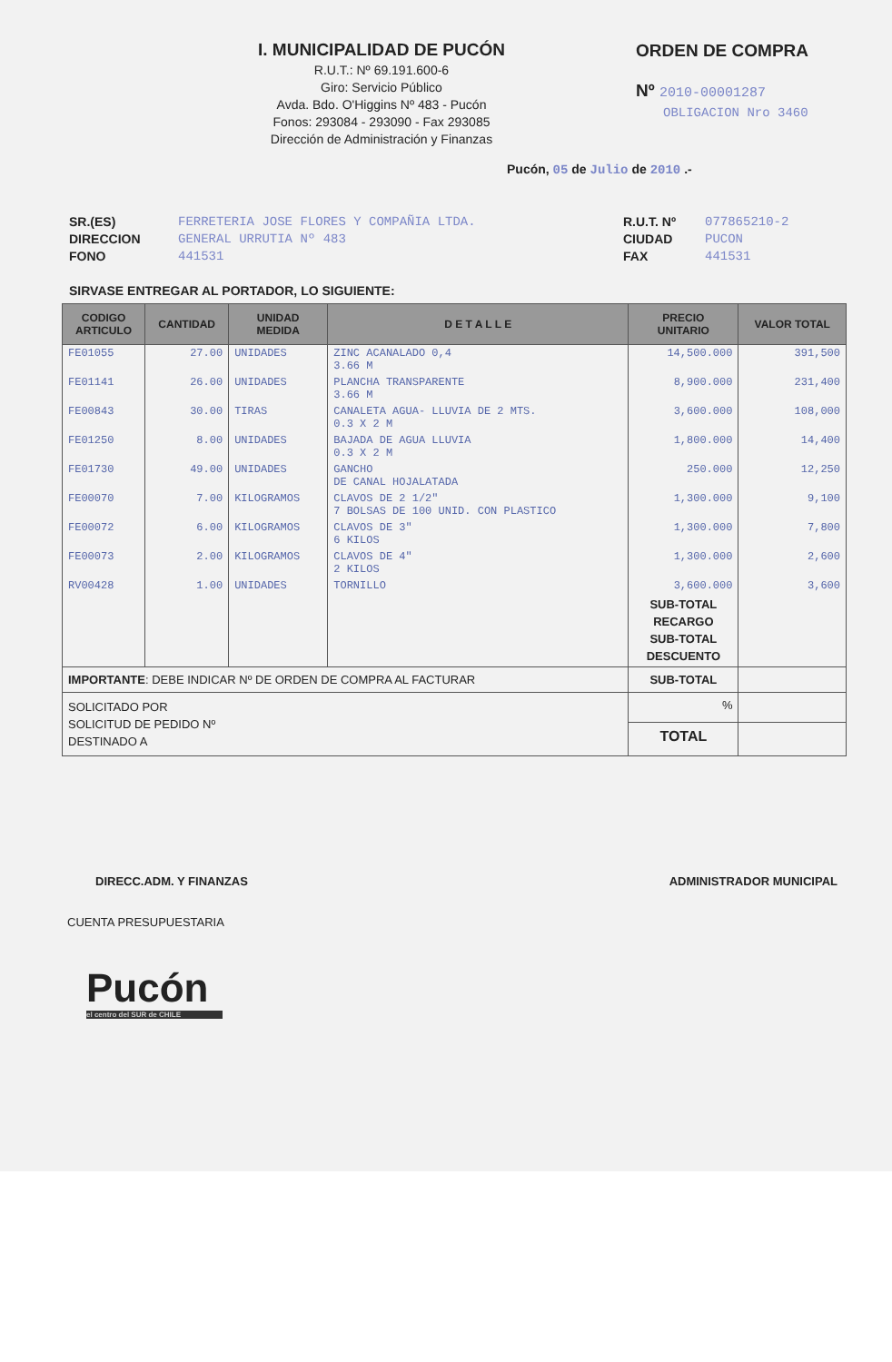I. MUNICIPALIDAD DE PUCÓN
R.U.T.: Nº 69.191.600-6
Giro: Servicio Público
Avda. Bdo. O'Higgins Nº 483 - Pucón
Fonos: 293084 - 293090 - Fax 293085
Dirección de Administración y Finanzas
ORDEN DE COMPRA
Nº 2010-00001287
OBLIGACION Nro 3460
Pucón, 05 de Julio de 2010 .-
SR.(ES)
DIRECCION
FONO
FERRETERIA JOSE FLORES Y COMPAÑIA LTDA.
GENERAL URRUTIA Nº 483
441531
R.U.T. Nº
CIUDAD
FAX
077865210-2
PUCON
441531
SIRVASE ENTREGAR AL PORTADOR, LO SIGUIENTE:
| CODIGO ARTICULO | CANTIDAD | UNIDAD MEDIDA | D E T A L L E | PRECIO UNITARIO | VALOR TOTAL |
| --- | --- | --- | --- | --- | --- |
| FE01055 | 27.00 | UNIDADES | ZINC ACANALADO 0,4 3.66 M | 14,500.000 | 391,500 |
| FE01141 | 26.00 | UNIDADES | PLANCHA TRANSPARENTE 3.66 M | 8,900.000 | 231,400 |
| FE00843 | 30.00 | TIRAS | CANALETA AGUA- LLUVIA DE 2 MTS. 0.3 X 2 M | 3,600.000 | 108,000 |
| FE01250 | 8.00 | UNIDADES | BAJADA DE AGUA LLUVIA 0.3 X 2 M | 1,800.000 | 14,400 |
| FE01730 | 49.00 | UNIDADES | GANCHO DE CANAL HOJALATADA | 250.000 | 12,250 |
| FE00070 | 7.00 | KILOGRAMOS | CLAVOS DE 2 1/2" 7 BOLSAS DE 100 UNID. CON PLASTICO | 1,300.000 | 9,100 |
| FE00072 | 6.00 | KILOGRAMOS | CLAVOS DE 3" 6 KILOS | 1,300.000 | 7,800 |
| FE00073 | 2.00 | KILOGRAMOS | CLAVOS DE 4" 2 KILOS | 1,300.000 | 2,600 |
| RV00428 | 1.00 | UNIDADES | TORNILLO | 3,600.000 | 3,600 |
| | | | | SUB-TOTAL RECARGO SUB-TOTAL DESCUENTO | |
| IMPORTANTE : DEBE INDICAR Nº DE ORDEN DE COMPRA AL FACTURAR | | | | SUB-TOTAL | |
| SOLICITADO POR SOLICITUD DE PEDIDO Nº DESTINADO A | | | | % | |
| | | | | TOTAL | |
DIRECC.ADM. Y FINANZAS ADMINISTRADOR MUNICIPAL
CUENTA PRESUPUESTARIA
Pucón
el centro del SUR de CHILE